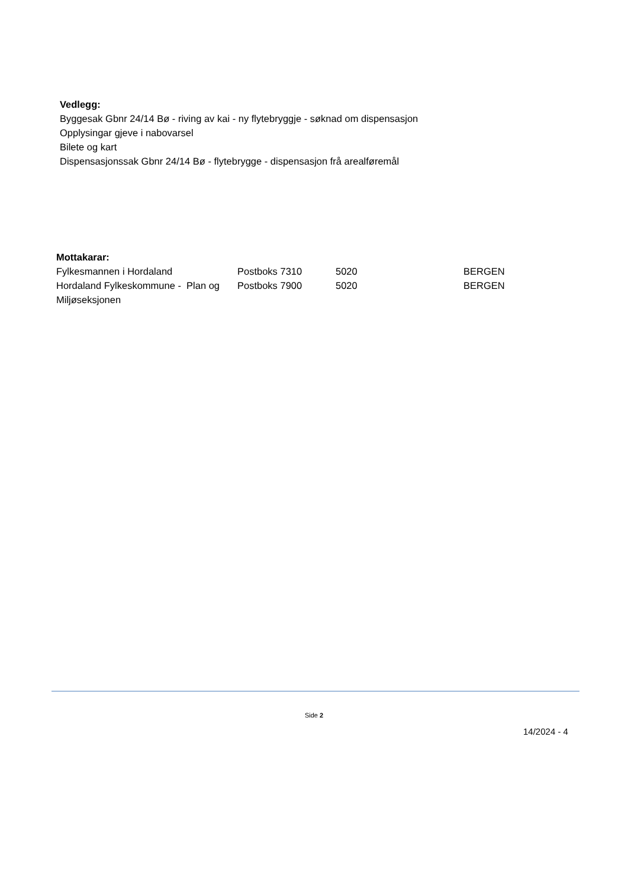Vedlegg:
Byggesak Gbnr 24/14 Bø - riving av kai - ny flytebryggje - søknad om dispensasjon
Opplysingar gjeve i nabovarsel
Bilete og kart
Dispensasjonssak Gbnr 24/14 Bø - flytebrygge - dispensasjon frå arealføremål
Mottakarar:
| Fylkesmannen i Hordaland | Postboks 7310 | 5020 | BERGEN |
| Hordaland Fylkeskommune - Plan og Miljøseksjonen | Postboks 7900 | 5020 | BERGEN |
Side 2
14/2024 - 4